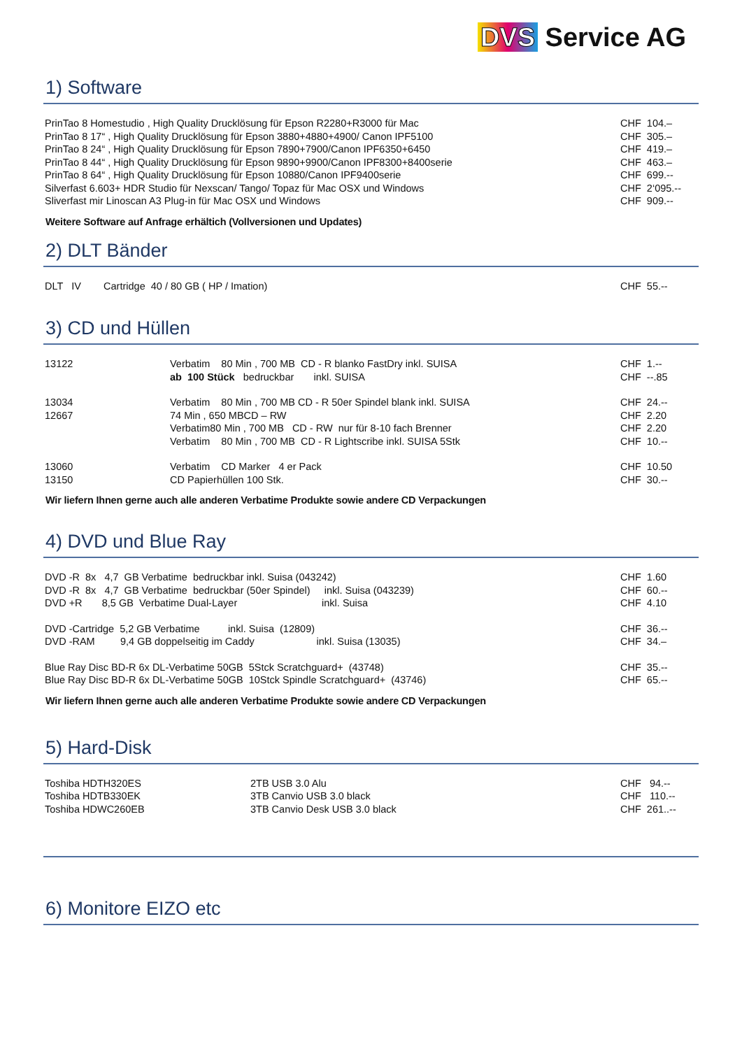DVS Service AG
1) Software
| PrinTao 8 Homestudio , High Quality Drucklösung für Epson R2280+R3000 für Mac | CHF 104.– |
| PrinTao 8 17“ , High Quality Drucklösung für Epson 3880+4880+4900/ Canon IPF5100 | CHF 305.– |
| PrinTao 8 24“ , High Quality Drucklösung für Epson 7890+7900/Canon IPF6350+6450 | CHF 419.– |
| PrinTao 8 44“ , High Quality Drucklösung für Epson 9890+9900/Canon IPF8300+8400serie | CHF 463.– |
| PrinTao 8 64“ , High Quality Drucklösung für Epson 10880/Canon IPF9400serie | CHF 699.-- |
| Silverfast 6.603+ HDR Studio für Nexscan/ Tango/ Topaz für Mac OSX und Windows | CHF 2‘095.-- |
| Sliverfast mir Linoscan A3 Plug-in für Mac OSX und Windows | CHF 909.-- |
Weitere Software auf Anfrage erhältich (Vollversionen und Updates)
2) DLT Bänder
| DLT IV Cartridge 40 / 80 GB ( HP / Imation) | CHF 55.-- |
3) CD und Hüllen
| 13122 | Verbatim 80 Min , 700 MB CD - R blanko FastDry inkl. SUISA | CHF 1.-- |
| | ab 100 Stück bedruckbar inkl. SUISA | CHF --.85 |
| 13034 | Verbatim 80 Min , 700 MB CD - R 50er Spindel blank inkl. SUISA | CHF 24.-- |
| 12667 | 74 Min , 650 MBCD – RW | CHF 2.20 |
| | Verbatim80 Min , 700 MB CD - RW nur für 8-10 fach Brenner | CHF 2.20 |
| | Verbatim 80 Min , 700 MB CD - R Lightscribe inkl. SUISA 5Stk | CHF 10.-- |
| 13060 | Verbatim CD Marker 4 er Pack | CHF 10.50 |
| 13150 | CD Papierhüllen 100 Stk. | CHF 30.-- |
Wir liefern Ihnen gerne auch alle anderen Verbatime Produkte sowie andere CD Verpackungen
4) DVD und Blue Ray
| DVD -R 8x 4,7 GB Verbatime bedruckbar inkl. Suisa (043242) | CHF 1.60 |
| DVD -R 8x 4,7 GB Verbatime bedruckbar (50er Spindel) inkl. Suisa (043239) | CHF 60.-- |
| DVD +R 8,5 GB Verbatime Dual-Layer inkl. Suisa | CHF 4.10 |
| DVD -Cartridge 5,2 GB Verbatime inkl. Suisa (12809) | CHF 36.-- |
| DVD -RAM 9,4 GB doppelseitig im Caddy inkl. Suisa (13035) | CHF 34.– |
| Blue Ray Disc BD-R 6x DL-Verbatime 50GB 5Stck Scratchguard+ (43748) | CHF 35.-- |
| Blue Ray Disc BD-R 6x DL-Verbatime 50GB 10Stck Spindle Scratchguard+ (43746) | CHF 65.-- |
Wir liefern Ihnen gerne auch alle anderen Verbatime Produkte sowie andere CD Verpackungen
5) Hard-Disk
| Toshiba HDTH320ES | 2TB USB 3.0 Alu | CHF 94.-- |
| Toshiba HDTB330EK | 3TB Canvio USB 3.0 black | CHF 110.-- |
| Toshiba HDWC260EB | 3TB Canvio Desk USB 3.0 black | CHF 261..-- |
6) Monitore EIZO etc